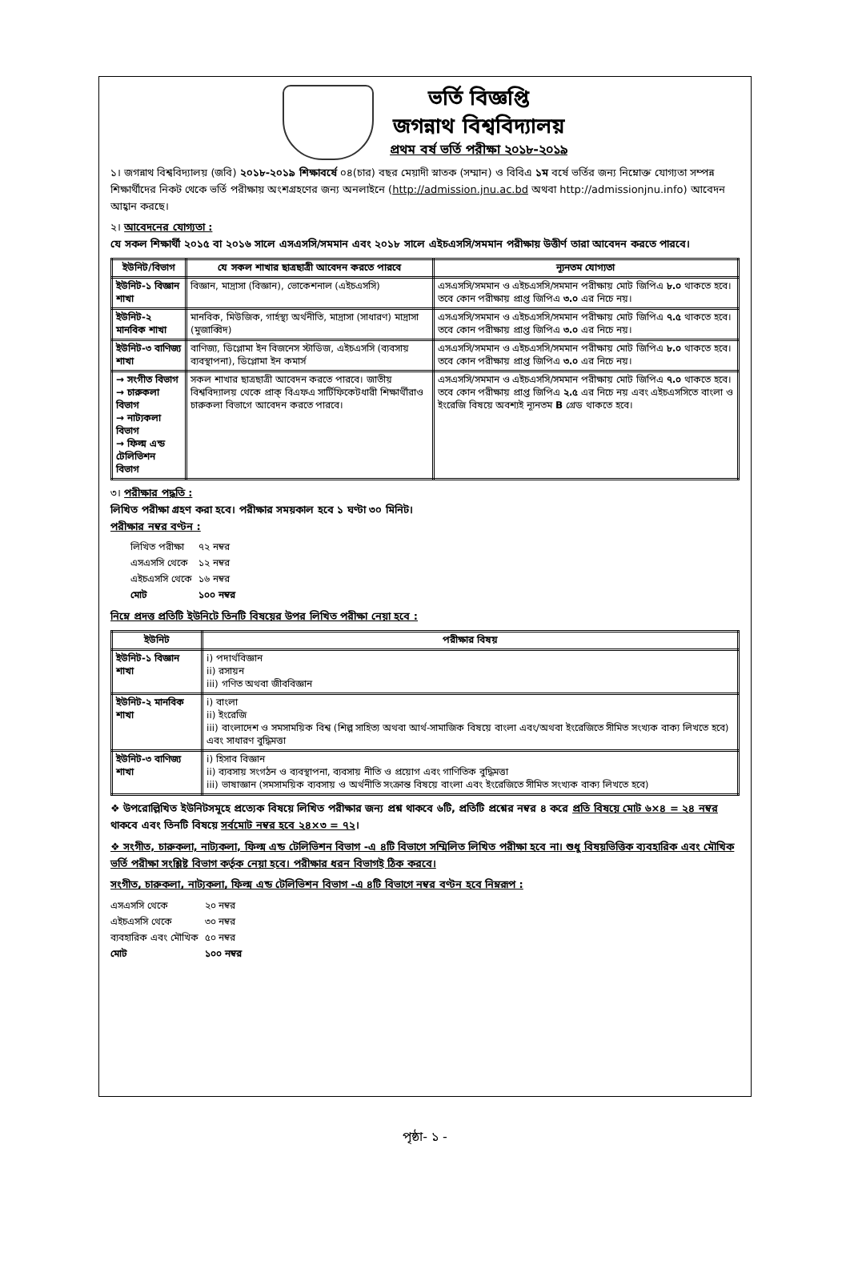ভর্তি বিজ্ঞপ্তি
জগন্নাথ বিশ্ববিদ্যালয়
প্রথম বর্ষ ভর্তি পরীক্ষা ২০১৮-২০১৯
১। জগন্নাথ বিশ্ববিদ্যালয় (জবি) ২০১৮-২০১৯ শিক্ষাবর্ষে ০৪(চার) বছর মেয়াদী স্নাতক (সম্মান) ও বিবিএ ১ম বর্ষে ভর্তির জন্য নিম্নোক্ত যোগ্যতা সম্পন্ন শিক্ষার্থীদের নিকট থেকে ভর্তি পরীক্ষায় অংশগ্রহণের জন্য অনলাইনে (http://admission.jnu.ac.bd অথবা http://admissionjnu.info) আবেদন আহ্বান করছে।
২। আবেদনের যোগ্যতা :
যে সকল শিক্ষার্থী ২০১৫ বা ২০১৬ সালে এসএসসি/সমমান এবং ২০১৮ সালে এইচএসসি/সমমান পরীক্ষায় উত্তীর্ণ তারা আবেদন করতে পারবে।
| ইউনিট/বিভাগ | যে সকল শাখার ছাত্রছাত্রী আবেদন করতে পারবে | ন্যূনতম যোগ্যতা |
| --- | --- | --- |
| ইউনিট-১ বিজ্ঞান শাখা | বিজ্ঞান, মাদ্রাসা (বিজ্ঞান), ভোকেশনাল (এইচএসসি) | এসএসসি/সমমান ও এইচএসসি/সমমান পরীক্ষায় মোট জিপিএ ৮.০ থাকতে হবে। তবে কোন পরীক্ষায় প্রাপ্ত জিপিএ ৩.০ এর নিচে নয়। |
| ইউনিট-২ মানবিক শাখা | মানবিক, মিউজিক, গার্হস্থ্য অর্থনীতি, মাদ্রাসা (সাধারণ) মাদ্রাসা (মুজাব্বিদ) | এসএসসি/সমমান ও এইচএসসি/সমমান পরীক্ষায় মোট জিপিএ ৭.৫ থাকতে হবে। তবে কোন পরীক্ষায় প্রাপ্ত জিপিএ ৩.০ এর নিচে নয়। |
| ইউনিট-৩ বাণিজ্য শাখা | বাণিজ্য, ডিপ্লোমা ইন বিজনেস স্টাডিজ, এইচএসসি (ব্যবসায় ব্যবস্থাপনা), ডিপ্লোমা ইন কমার্স | এসএসসি/সমমান ও এইচএসসি/সমমান পরীক্ষায় মোট জিপিএ ৮.০ থাকতে হবে। তবে কোন পরীক্ষায় প্রাপ্ত জিপিএ ৩.০ এর নিচে নয়। |
| → সংগীত বিভাগ → চারুকলা বিভাগ → নাট্যকলা বিভাগ → ফিল্ম এন্ড টেলিভিশন বিভাগ | সকল শাখার ছাত্রছাত্রী আবেদন করতে পারবে। জাতীয় বিশ্ববিদ্যালয় থেকে প্রাক্ বিএফএ সার্টিফিকেটধারী শিক্ষার্থীরাও চারুকলা বিভাগে আবেদন করতে পারবে। | এসএসসি/সমমান ও এইচএসসি/সমমান পরীক্ষায় মোট জিপিএ ৭.০ থাকতে হবে। তবে কোন পরীক্ষায় প্রাপ্ত জিপিএ ২.৫ এর নিচে নয় এবং এইচএসসিতে বাংলা ও ইংরেজি বিষয়ে অবশ্যই ন্যূনতম B গ্রেড থাকতে হবে। |
৩। পরীক্ষার পদ্ধতি :
লিখিত পরীক্ষা গ্রহণ করা হবে। পরীক্ষার সময়কাল হবে ১ ঘণ্টা ৩০ মিনিট।
পরীক্ষার নম্বর বণ্টন :
| লিখিত পরীক্ষা | ৭২ নম্বর |
| এসএসসি থেকে | ১২ নম্বর |
| এইচএসসি থেকে | ১৬ নম্বর |
| মোট | ১০০ নম্বর |
নিম্নে প্রদত্ত প্রতিটি ইউনিটে তিনটি বিষয়ের উপর লিখিত পরীক্ষা নেয়া হবে :
| ইউনিট | পরীক্ষার বিষয় |
| --- | --- |
| ইউনিট-১ বিজ্ঞান শাখা | i) পদার্থবিজ্ঞান ii) রসায়ন iii) গণিত অথবা জীববিজ্ঞান |
| ইউনিট-২ মানবিক শাখা | i) বাংলা ii) ইংরেজি iii) বাংলাদেশ ও সমসাময়িক বিশ্ব (শিল্প সাহিত্য অথবা আর্থ-সামাজিক বিষয়ে বাংলা এবং/অথবা ইংরেজিতে সীমিত সংখ্যক বাক্য লিখতে হবে) এবং সাধারণ বুদ্ধিমত্তা |
| ইউনিট-৩ বাণিজ্য শাখা | i) হিসাব বিজ্ঞান ii) ব্যবসায় সংগঠন ও ব্যবস্থাপনা, ব্যবসায় নীতি ও প্রয়োগ এবং গাণিতিক বুদ্ধিমত্তা iii) ভাষাজ্ঞান (সমসাময়িক ব্যবসায় ও অর্থনীতি সংক্রান্ত বিষয়ে বাংলা এবং ইংরেজিতে সীমিত সংখ্যক বাক্য লিখতে হবে) |
❖ উপরোল্লিখিত ইউনিটসমূহে প্রত্যেক বিষয়ে লিখিত পরীক্ষার জন্য প্রশ্ন থাকবে ৬টি, প্রতিটি প্রশ্নের নম্বর ৪ করে প্রতি বিষয়ে মোট ৬×৪ = ২৪ নম্বর থাকবে এবং তিনটি বিষয়ে সর্বমোট নম্বর হবে ২৪×৩ = ৭২।
❖ সংগীত, চারুকলা, নাট্যকলা, ফিল্ম এন্ড টেলিভিশন বিভাগ -এ ৪টি বিভাগে সম্মিলিত লিখিত পরীক্ষা হবে না। শুধু বিষয়ভিত্তিক ব্যবহারিক এবং মৌখিক ভর্তি পরীক্ষা সংশ্লিষ্ট বিভাগ কর্তৃক নেয়া হবে। পরীক্ষার ধরন বিভাগই ঠিক করবে।
সংগীত, চারুকলা, নাট্যকলা, ফিল্ম এন্ড টেলিভিশন বিভাগ -এ ৪টি বিভাগে নম্বর বণ্টন হবে নিম্নরূপ :
| এসএসসি থেকে | ২০ নম্বর |
| এইচএসসি থেকে | ৩০ নম্বর |
| ব্যবহারিক এবং মৌখিক | ৫০ নম্বর |
| মোট | ১০০ নম্বর |
পৃষ্ঠা- ১ -